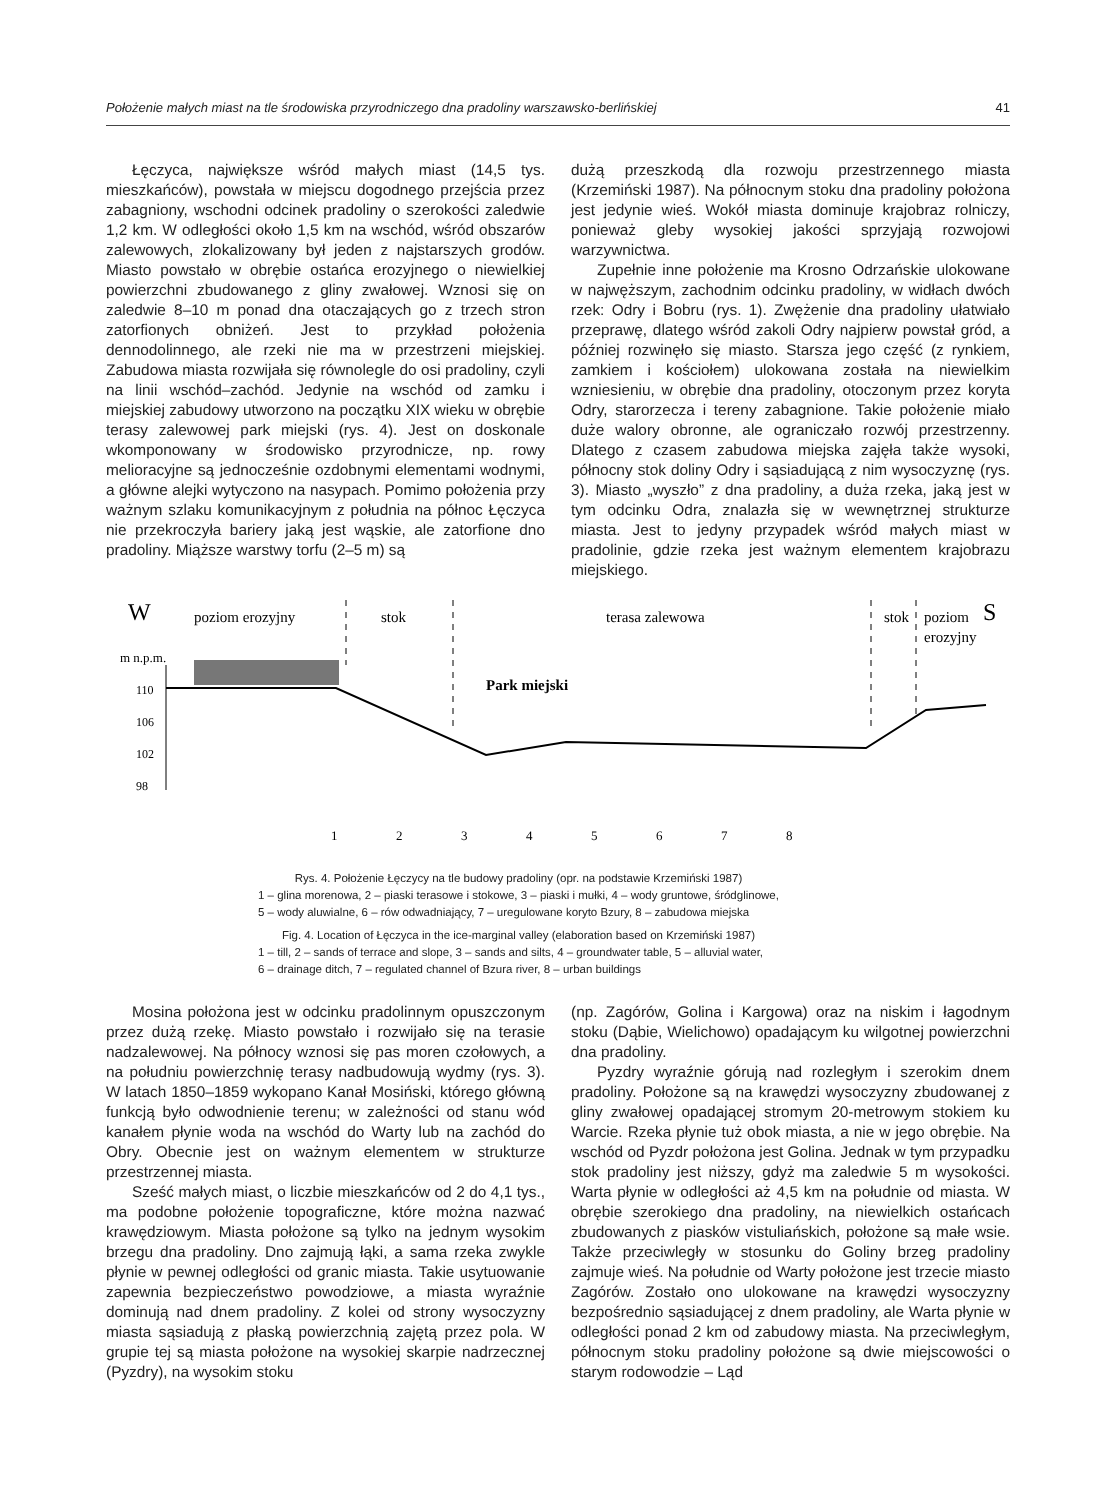Położenie małych miast na tle środowiska przyrodniczego dna pradoliny warszawsko-berlińskiej 41
Łęczyca, największe wśród małych miast (14,5 tys. mieszkańców), powstała w miejscu dogodnego przejścia przez zabagniony, wschodni odcinek pradoliny o szerokości zaledwie 1,2 km. W odległości około 1,5 km na wschód, wśród obszarów zalewowych, zlokalizowany był jeden z najstarszych grodów. Miasto powstało w obrębie ostańca erozyjnego o niewielkiej powierzchni zbudowanego z gliny zwałowej. Wznosi się on zaledwie 8–10 m ponad dna otaczających go z trzech stron zatorfionych obniżeń. Jest to przykład położenia dennodolinnego, ale rzeki nie ma w przestrzeni miejskiej. Zabudowa miasta rozwijała się równolegle do osi pradoliny, czyli na linii wschód–zachód. Jedynie na wschód od zamku i miejskiej zabudowy utworzono na początku XIX wieku w obrębie terasy zalewowej park miejski (rys. 4). Jest on doskonale wkomponowany w środowisko przyrodnicze, np. rowy melioracyjne są jednocześnie ozdobnymi elementami wodnymi, a główne alejki wytyczono na nasypach. Pomimo położenia przy ważnym szlaku komunikacyjnym z południa na północ Łęczyca nie przekroczyła bariery jaką jest wąskie, ale zatorfione dno pradoliny. Miąższe warstwy torfu (2–5 m) są
dużą przeszkodą dla rozwoju przestrzennego miasta (Krzemiński 1987). Na północnym stoku dna pradoliny położona jest jedynie wieś. Wokół miasta dominuje krajobraz rolniczy, ponieważ gleby wysokiej jakości sprzyjają rozwojowi warzywnictwa.
Zupełnie inne położenie ma Krosno Odrzańskie ulokowane w najwęższym, zachodnim odcinku pradoliny, w widłach dwóch rzek: Odry i Bobru (rys. 1). Zwężenie dna pradoliny ułatwiało przeprawę, dlatego wśród zakoli Odry najpierw powstał gród, a później rozwinęło się miasto. Starsza jego część (z rynkiem, zamkiem i kościołem) ulokowana została na niewielkim wzniesieniu, w obrębie dna pradoliny, otoczonym przez koryta Odry, starorzecza i tereny zabagnione. Takie położenie miało duże walory obronne, ale ograniczało rozwój przestrzenny. Dlatego z czasem zabudowa miejska zajęła także wysoki, północny stok doliny Odry i sąsiadującą z nim wysoczyznę (rys. 3). Miasto „wyszło” z dna pradoliny, a duża rzeka, jaką jest w tym odcinku Odra, znalazła się w wewnętrznej strukturze miasta. Jest to jedyny przypadek wśród małych miast w pradolinie, gdzie rzeka jest ważnym elementem krajobrazu miejskiego.
W
poziom erozyjny
stok
terasa zalewowa
stok
poziom
erozyjny
S
m n.p.m.
110
106
102
98
Park miejski
1
2
3
4
5
6
7
8
Rys. 4. Położenie Łęczycy na tle budowy pradoliny (opr. na podstawie Krzemiński 1987)
1 – glina morenowa, 2 – piaski terasowe i stokowe, 3 – piaski i mułki, 4 – wody gruntowe, śródglinowe,
5 – wody aluwialne, 6 – rów odwadniający, 7 – uregulowane koryto Bzury, 8 – zabudowa miejska
Fig. 4. Location of Łęczyca in the ice-marginal valley (elaboration based on Krzemiński 1987)
1 – till, 2 – sands of terrace and slope, 3 – sands and silts, 4 – groundwater table, 5 – alluvial water,
6 – drainage ditch, 7 – regulated channel of Bzura river, 8 – urban buildings
Mosina położona jest w odcinku pradolinnym opuszczonym przez dużą rzekę. Miasto powstało i rozwijało się na terasie nadzalewowej. Na północy wznosi się pas moren czołowych, a na południu powierzchnię terasy nadbudowują wydmy (rys. 3). W latach 1850–1859 wykopano Kanał Mosiński, którego główną funkcją było odwodnienie terenu; w zależności od stanu wód kanałem płynie woda na wschód do Warty lub na zachód do Obry. Obecnie jest on ważnym elementem w strukturze przestrzennej miasta.
Sześć małych miast, o liczbie mieszkańców od 2 do 4,1 tys., ma podobne położenie topograficzne, które można nazwać krawędziowym. Miasta położone są tylko na jednym wysokim brzegu dna pradoliny. Dno zajmują łąki, a sama rzeka zwykle płynie w pewnej odległości od granic miasta. Takie usytuowanie zapewnia bezpieczeństwo powodziowe, a miasta wyraźnie dominują nad dnem pradoliny. Z kolei od strony wysoczyzny miasta sąsiadują z płaską powierzchnią zajętą przez pola. W grupie tej są miasta położone na wysokiej skarpie nadrzecznej (Pyzdry), na wysokim stoku
(np. Zagórów, Golina i Kargowa) oraz na niskim i łagodnym stoku (Dąbie, Wielichowo) opadającym ku wilgotnej powierzchni dna pradoliny.
Pyzdry wyraźnie górują nad rozległym i szerokim dnem pradoliny. Położone są na krawędzi wysoczyzny zbudowanej z gliny zwałowej opadającej stromym 20-metrowym stokiem ku Warcie. Rzeka płynie tuż obok miasta, a nie w jego obrębie. Na wschód od Pyzdr położona jest Golina. Jednak w tym przypadku stok pradoliny jest niższy, gdyż ma zaledwie 5 m wysokości. Warta płynie w odległości aż 4,5 km na południe od miasta. W obrębie szerokiego dna pradoliny, na niewielkich ostańcach zbudowanych z piasków vistuliańskich, położone są małe wsie. Także przeciwległy w stosunku do Goliny brzeg pradoliny zajmuje wieś. Na południe od Warty położone jest trzecie miasto Zagórów. Zostało ono ulokowane na krawędzi wysoczyzny bezpośrednio sąsiadującej z dnem pradoliny, ale Warta płynie w odległości ponad 2 km od zabudowy miasta. Na przeciwległym, północnym stoku pradoliny położone są dwie miejscowości o starym rodowodzie – Ląd